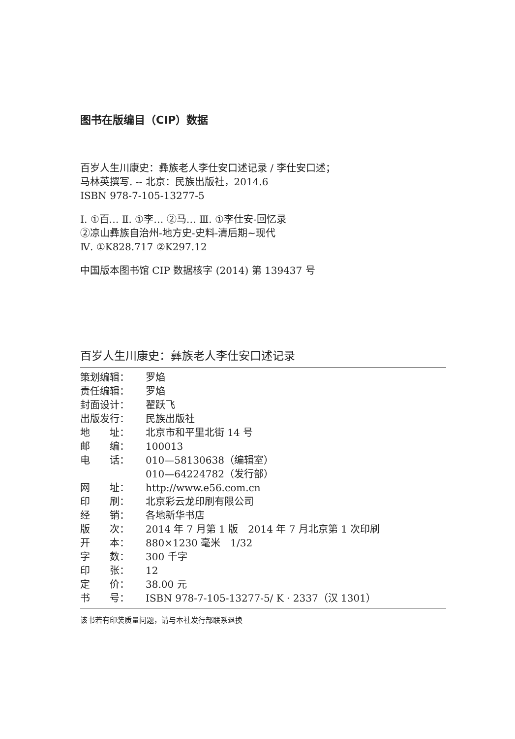图书在版编目（CIP）数据
百岁人生川康史：彝族老人李仕安口述记录 / 李仕安口述；
马林英撰写. -- 北京：民族出版社，2014.6
ISBN 978-7-105-13277-5
Ⅰ. ①百… Ⅱ. ①李… ②马… Ⅲ. ①李仕安-回忆录
②凉山彝族自治州-地方史-史料-清后期~现代
Ⅳ. ①K828.717 ②K297.12
中国版本图书馆 CIP 数据核字 (2014) 第 139437 号
百岁人生川康史：彝族老人李仕安口述记录
| 策划编辑： | 罗焰 |
| 责任编辑： | 罗焰 |
| 封面设计： | 翟跃飞 |
| 出版发行： | 民族出版社 |
| 地 址： | 北京市和平里北街 14 号 |
| 邮 编： | 100013 |
| 电 话： | 010—58130638（编辑室） 010—64224782（发行部） |
| 网 址： | http://www.e56.com.cn |
| 印 刷： | 北京彩云龙印刷有限公司 |
| 经 销： | 各地新华书店 |
| 版 次： | 2014 年 7 月第 1 版 2014 年 7 月北京第 1 次印刷 |
| 开 本： | 880×1230 毫米 1/32 |
| 字 数： | 300 千字 |
| 印 张： | 12 |
| 定 价： | 38.00 元 |
| 书 号： | ISBN 978-7-105-13277-5/ K · 2337（汉 1301） |
该书若有印装质量问题，请与本社发行部联系退换